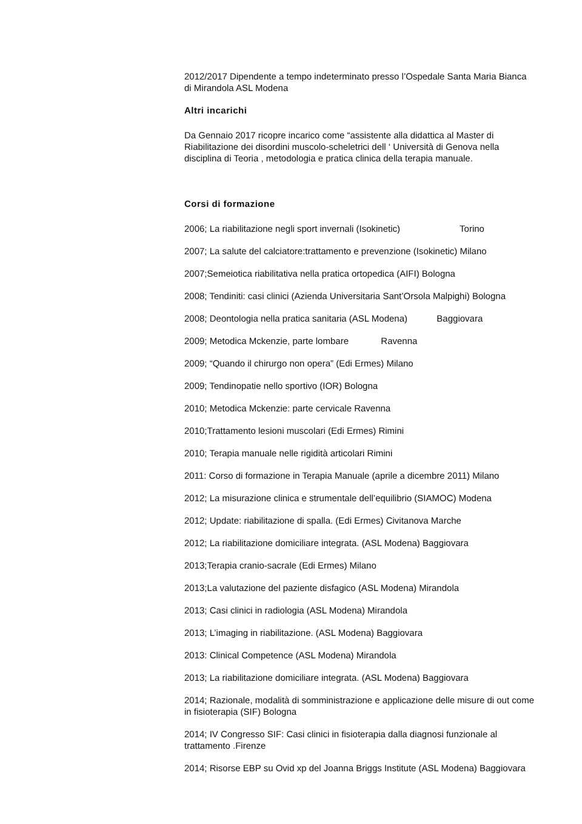2012/2017 Dipendente a tempo indeterminato presso l’Ospedale Santa Maria Bianca di Mirandola ASL Modena
Altri incarichi
Da Gennaio 2017 ricopre incarico come “assistente alla didattica al Master di Riabilitazione dei disordini muscolo-scheletrici dell ‘ Università di Genova nella disciplina di Teoria , metodologia e pratica clinica della terapia manuale.
Corsi di formazione
2006; La riabilitazione negli sport invernali (Isokinetic) Torino
2007; La salute del calciatore:trattamento e prevenzione (Isokinetic) Milano
2007;Semeiotica riabilitativa nella pratica ortopedica (AIFI) Bologna
2008; Tendiniti: casi clinici (Azienda Universitaria Sant’Orsola Malpighi) Bologna
2008; Deontologia nella pratica sanitaria (ASL Modena) Baggiovara
2009; Metodica Mckenzie, parte lombare Ravenna
2009; “Quando il chirurgo non opera” (Edi Ermes) Milano
2009; Tendinopatie nello sportivo (IOR) Bologna
2010; Metodica Mckenzie: parte cervicale Ravenna
2010;Trattamento lesioni muscolari (Edi Ermes) Rimini
2010; Terapia manuale nelle rigidità articolari Rimini
2011: Corso di formazione in Terapia Manuale (aprile a dicembre 2011) Milano
2012; La misurazione clinica e strumentale dell’equilibrio (SIAMOC) Modena
2012; Update: riabilitazione di spalla. (Edi Ermes) Civitanova Marche
2012; La riabilitazione domiciliare integrata. (ASL Modena) Baggiovara
2013;Terapia cranio-sacrale (Edi Ermes) Milano
2013;La valutazione del paziente disfagico (ASL Modena) Mirandola
2013; Casi clinici in radiologia (ASL Modena) Mirandola
2013; L’imaging in riabilitazione. (ASL Modena) Baggiovara
2013: Clinical Competence (ASL Modena) Mirandola
2013; La riabilitazione domiciliare integrata. (ASL Modena) Baggiovara
2014; Razionale, modalità di somministrazione e applicazione delle misure di out come in fisioterapia (SIF) Bologna
2014; IV Congresso SIF: Casi clinici in fisioterapia dalla diagnosi funzionale al trattamento .Firenze
2014; Risorse EBP su Ovid xp del Joanna Briggs Institute (ASL Modena) Baggiovara